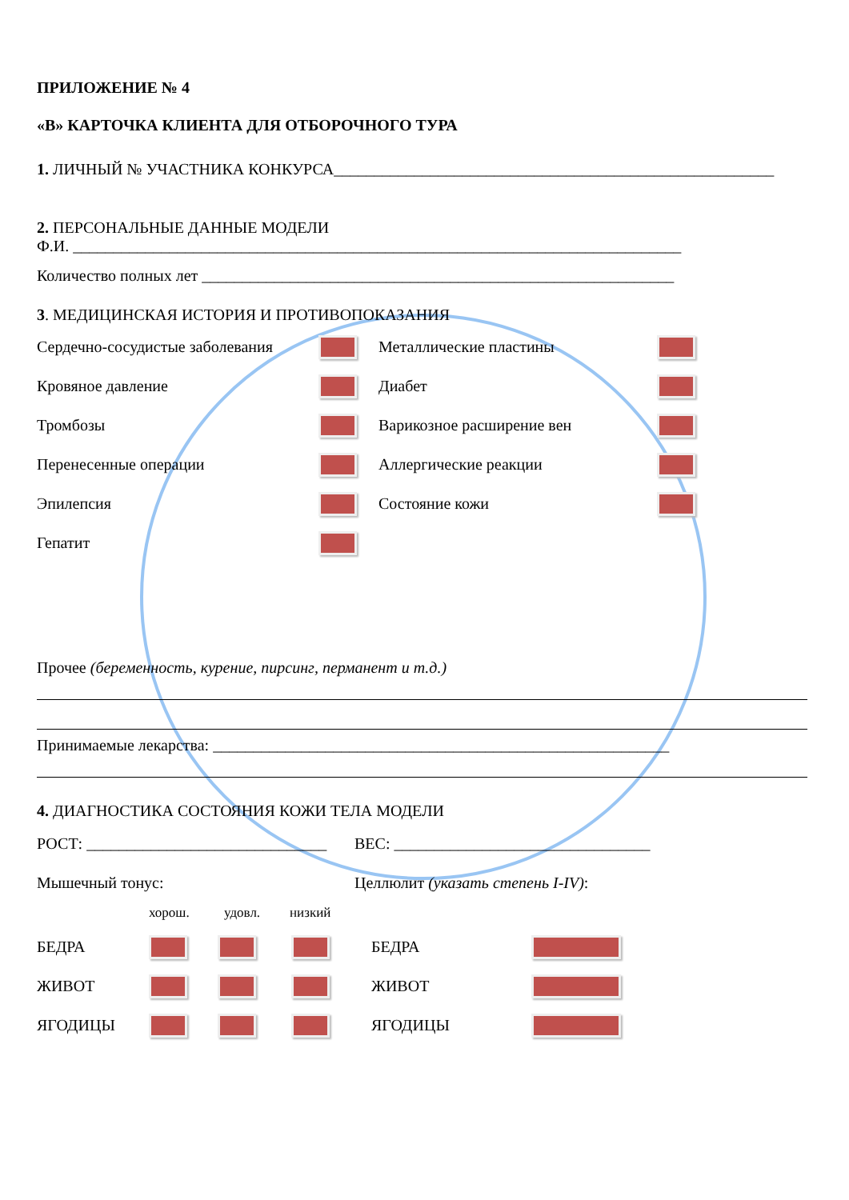ПРИЛОЖЕНИЕ № 4
«B» КАРТОЧКА КЛИЕНТА ДЛЯ ОТБОРОЧНОГО ТУРА
1. ЛИЧНЫЙ № УЧАСТНИКА КОНКУРСА_______________________________________________________
2. ПЕРСОНАЛЬНЫЕ ДАННЫЕ МОДЕЛИ
Ф.И. ____________________________________________________________________________
Количество полных лет ___________________________________________________________
3. МЕДИЦИНСКАЯ ИСТОРИЯ И ПРОТИВОПОКАЗАНИЯ
Сердечно-сосудистые заболевания
Кровяное давление
Тромбозы
Перенесенные операции
Эпилепсия
Гепатит
Металлические пластины
Диабет
Варикозное расширение вен
Аллергические реакции
Состояние кожи
Прочее (беременность, курение, пирсинг, перманент и т.д.)
Принимаемые лекарства: _________________________________________________________
4. ДИАГНОСТИКА СОСТОЯНИЯ КОЖИ ТЕЛА МОДЕЛИ
РОСТ: ______________________________
ВЕС: ________________________________
Мышечный тонус: Целлюлит (указать степень I-IV):
хорош. удовл. низкий
БЕДРА
ЖИВОТ
ЯГОДИЦЫ
БЕДРА
ЖИВОТ
ЯГОДИЦЫ